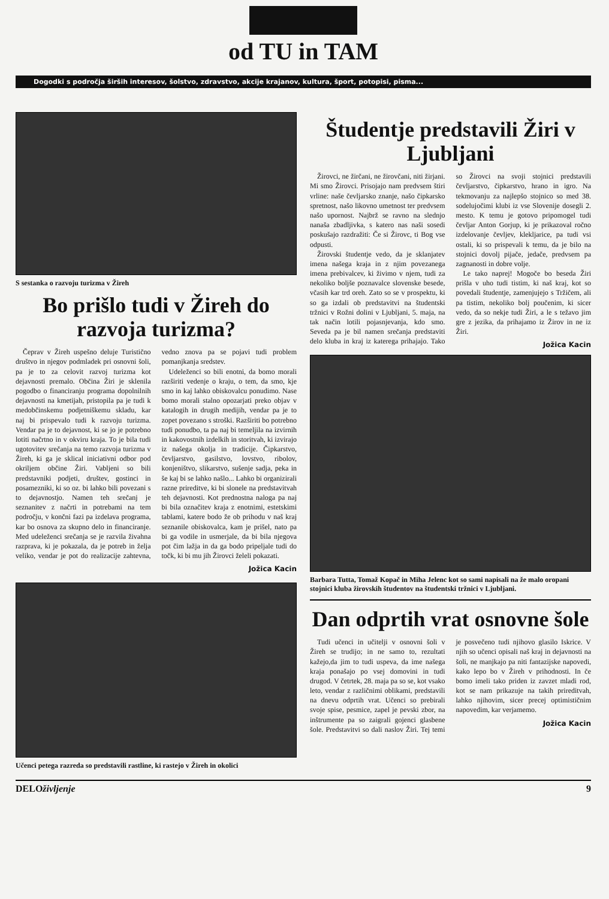od TU in TAM
Dogodki s področja širših interesov, šolstvo, zdravstvo, akcije krajanov, kultura, šport, potopisi, pisma...
S sestanka o razvoju turizma v Žireh
Bo prišlo tudi v Žireh do razvoja turizma?
Čeprav v Žireh uspešno deluje Turistično društvo in njegov podmladek pri osnovni šoli, pa je to za celovit razvoj turizma kot dejavnosti premalo. Občina Žiri je sklenila pogodbo o financiranju programa dopolnilnih dejavnosti na kmetijah, pristopila pa je tudi k medobčinskemu podjetniškemu skladu, kar naj bi prispevalo tudi k razvoju turizma. Vendar pa je to dejavnost, ki se jo je potrebno lotiti načrtno in v okviru kraja. To je bila tudi ugotovitev srečanja na temo razvoja turizma v Žireh, ki ga je sklical iniciativni odbor pod okriljem občine Žiri. Vabljeni so bili predstavniki podjeti, društev, gostinci in posamezniki, ki so oz. bi lahko bili povezani s to dejavnostjo. Namen teh srečanj je seznanitev z načrti in potrebami na tem področju, v končni fazi pa izdelava programa, kar bo osnova za skupno delo in financiranje. Med udeleženci srečanja se je razvila živahna razprava, ki je pokazala, da je potreb in želja veliko, vendar je pot do realizacije zahtevna, vedno znova pa se pojavi tudi problem pomanjkanja sredstev.
Udeleženci so bili enotni, da bomo morali razširiti vedenje o kraju, o tem, da smo, kje smo in kaj lahko obiskovalcu ponudimo. Nase bomo morali stalno opozarjati preko objav v katalogih in drugih medijih, vendar pa je to zopet povezano s stroški. Razširiti bo potrebno tudi ponudbo, ta pa naj bi temeljila na izvirnih in kakovostnih izdelkih in storitvah, ki izvirajo iz našega okolja in tradicije. Čipkarstvo, čevljarstvo, gasilstvo, lovstvo, ribolov, konjeništvo, slikarstvo, sušenje sadja, peka in še kaj bi se lahko našlo... Lahko bi organizirali razne prireditve, ki bi slonele na predstavitvah teh dejavnosti. Kot prednostna naloga pa naj bi bila označitev kraja z enotnimi, estetskimi tablami, katere bodo že ob prihodu v naš kraj seznanile obiskovalca, kam je prišel, nato pa bi ga vodile in usmerjale, da bi bila njegova pot čim lažja in da ga bodo pripeljale tudi do točk, ki bi mu jih Žirovci želeli pokazati.
Jožica Kacin
Učenci petega razreda so predstavili rastline, ki rastejo v Žireh in okolici
Študentje predstavili Žiri v Ljubljani
Žirovci, ne žirčani, ne žirovčani, niti žirjani. Mi smo Žirovci. Prisojajo nam predvsem štiri vrline: naše čevljarsko znanje, našo čipkarsko spretnost, našo likovno umetnost ter predvsem našo upornost. Najbrž se ravno na slednjo nanaša zbadljivka, s katero nas naši sosedi poskušajo razdražiti: Če si Žirovc, ti Bog vse odpusti.
Žirovski študentje vedo, da je sklanjatev imena našega kraja in z njim povezanega imena prebivalcev, ki živimo v njem, tudi za nekoliko boljše poznavalce slovenske besede, včasih kar trd oreh. Zato so se v prospektu, ki so ga izdali ob predstavitvi na študentski tržnici v Rožni dolini v Ljubljani, 5. maja, na tak način lotili pojasnjevanja, kdo smo. Seveda pa je bil namen srečanja predstaviti delo kluba in kraj iz katerega prihajajo. Tako so Žirovci na svoji stojnici predstavili čevljarstvo, čipkarstvo, hrano in igro. Na tekmovanju za najlepšo stojnico so med 38. sodelujočimi klubi iz vse Slovenije dosegli 2. mesto. K temu je gotovo pripomogel tudi čevljar Anton Gorjup, ki je prikazoval ročno izdelovanje čevljev, klekljarice, pa tudi vsi ostali, ki so prispevali k temu, da je bilo na stojnici dovolj pijače, jedače, predvsem pa zagnanosti in dobre volje.
Le tako naprej! Mogoče bo beseda Žiri prišla v uho tudi tistim, ki naš kraj, kot so povedali študentje, zamenjujejo s Tržičem, ali pa tistim, nekoliko bolj poučenim, ki sicer vedo, da so nekje tudi Žiri, a le s težavo jim gre z jezika, da prihajamo iz Žirov in ne iz Žiri.
Jožica Kacin
Barbara Tutta, Tomaž Kopač in Miha Jelenc kot so sami napisali na že malo oropani stojnici kluba žirovskih študentov na študentski tržnici v Ljubljani.
Dan odprtih vrat osnovne šole
Tudi učenci in učitelji v osnovni šoli v Žireh se trudijo; in ne samo to, rezultati kažejo,da jim to tudi uspeva, da ime našega kraja ponašajo po vsej domovini in tudi drugod. V četrtek, 28. maja pa so se, kot vsako leto, vendar z različnimi oblikami, predstavili na dnevu odprtih vrat. Učenci so prebirali svoje spise, pesmice, zapel je pevski zbor, na inštrumente pa so zaigrali gojenci glasbene šole. Predstavitvi so dali naslov Žiri. Tej temi je posvečeno tudi njihovo glasilo Iskrice. V njih so učenci opisali naš kraj in dejavnosti na šoli, ne manjkajo pa niti fantazijske napovedi, kako lepo bo v Žireh v prihodnosti. In če bomo imeli tako priden iz zavzet mladi rod, kot se nam prikazuje na takih prireditvah, lahko njihovim, sicer precej optimističnim napovedim, kar verjamemo.
Jožica Kacin
DELO življenje 9